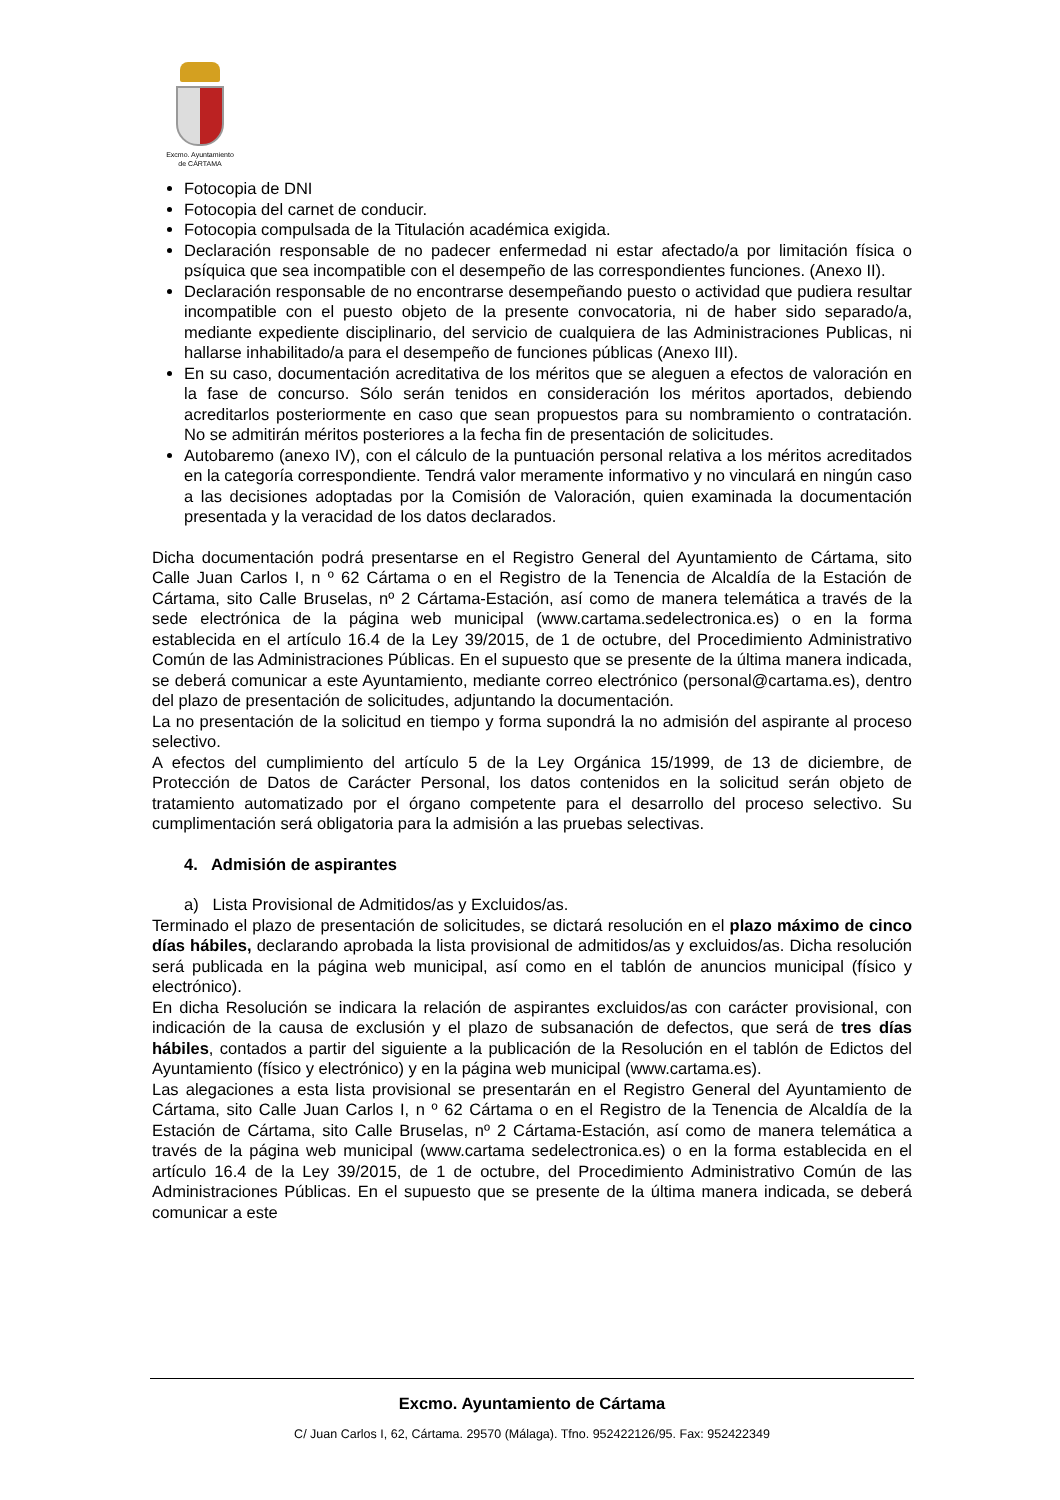Excmo. Ayuntamiento
de CÁRTAMA
Fotocopia de DNI
Fotocopia del carnet de conducir.
Fotocopia compulsada de la Titulación académica exigida.
Declaración responsable de no padecer enfermedad ni estar afectado/a por limitación física o psíquica que sea incompatible con el desempeño de las correspondientes funciones. (Anexo II).
Declaración responsable de no encontrarse desempeñando puesto o actividad que pudiera resultar incompatible con el puesto objeto de la presente convocatoria, ni de haber sido separado/a, mediante expediente disciplinario, del servicio de cualquiera de las Administraciones Publicas, ni hallarse inhabilitado/a para el desempeño de funciones públicas (Anexo III).
En su caso, documentación acreditativa de los méritos que se aleguen a efectos de valoración en la fase de concurso. Sólo serán tenidos en consideración los méritos aportados, debiendo acreditarlos posteriormente en caso que sean propuestos para su nombramiento o contratación. No se admitirán méritos posteriores a la fecha fin de presentación de solicitudes.
Autobaremo (anexo IV), con el cálculo de la puntuación personal relativa a los méritos acreditados en la categoría correspondiente. Tendrá valor meramente informativo y no vinculará en ningún caso a las decisiones adoptadas por la Comisión de Valoración, quien examinada la documentación presentada y la veracidad de los datos declarados.
Dicha documentación podrá presentarse en el Registro General del Ayuntamiento de Cártama, sito Calle Juan Carlos I, n º 62 Cártama o en el Registro de la Tenencia de Alcaldía de la Estación de Cártama, sito Calle Bruselas, nº 2 Cártama-Estación, así como de manera telemática a través de la sede electrónica de la página web municipal (www.cartama.sedelectronica.es) o en la forma establecida en el artículo 16.4 de la Ley 39/2015, de 1 de octubre, del Procedimiento Administrativo Común de las Administraciones Públicas. En el supuesto que se presente de la última manera indicada, se deberá comunicar a este Ayuntamiento, mediante correo electrónico (personal@cartama.es), dentro del plazo de presentación de solicitudes, adjuntando la documentación.
La no presentación de la solicitud en tiempo y forma supondrá la no admisión del aspirante al proceso selectivo.
A efectos del cumplimiento del artículo 5 de la Ley Orgánica 15/1999, de 13 de diciembre, de Protección de Datos de Carácter Personal, los datos contenidos en la solicitud serán objeto de tratamiento automatizado por el órgano competente para el desarrollo del proceso selectivo. Su cumplimentación será obligatoria para la admisión a las pruebas selectivas.
4. Admisión de aspirantes
a) Lista Provisional de Admitidos/as y Excluidos/as.
Terminado el plazo de presentación de solicitudes, se dictará resolución en el plazo máximo de cinco días hábiles, declarando aprobada la lista provisional de admitidos/as y excluidos/as. Dicha resolución será publicada en la página web municipal, así como en el tablón de anuncios municipal (físico y electrónico).
En dicha Resolución se indicara la relación de aspirantes excluidos/as con carácter provisional, con indicación de la causa de exclusión y el plazo de subsanación de defectos, que será de tres días hábiles, contados a partir del siguiente a la publicación de la Resolución en el tablón de Edictos del Ayuntamiento (físico y electrónico) y en la página web municipal (www.cartama.es).
Las alegaciones a esta lista provisional se presentarán en el Registro General del Ayuntamiento de Cártama, sito Calle Juan Carlos I, n º 62 Cártama o en el Registro de la Tenencia de Alcaldía de la Estación de Cártama, sito Calle Bruselas, nº 2 Cártama-Estación, así como de manera telemática a través de la página web municipal (www.cartama sedelectronica.es) o en la forma establecida en el artículo 16.4 de la Ley 39/2015, de 1 de octubre, del Procedimiento Administrativo Común de las Administraciones Públicas. En el supuesto que se presente de la última manera indicada, se deberá comunicar a este
Excmo. Ayuntamiento de Cártama
C/ Juan Carlos I, 62, Cártama. 29570 (Málaga). Tfno. 952422126/95. Fax: 952422349